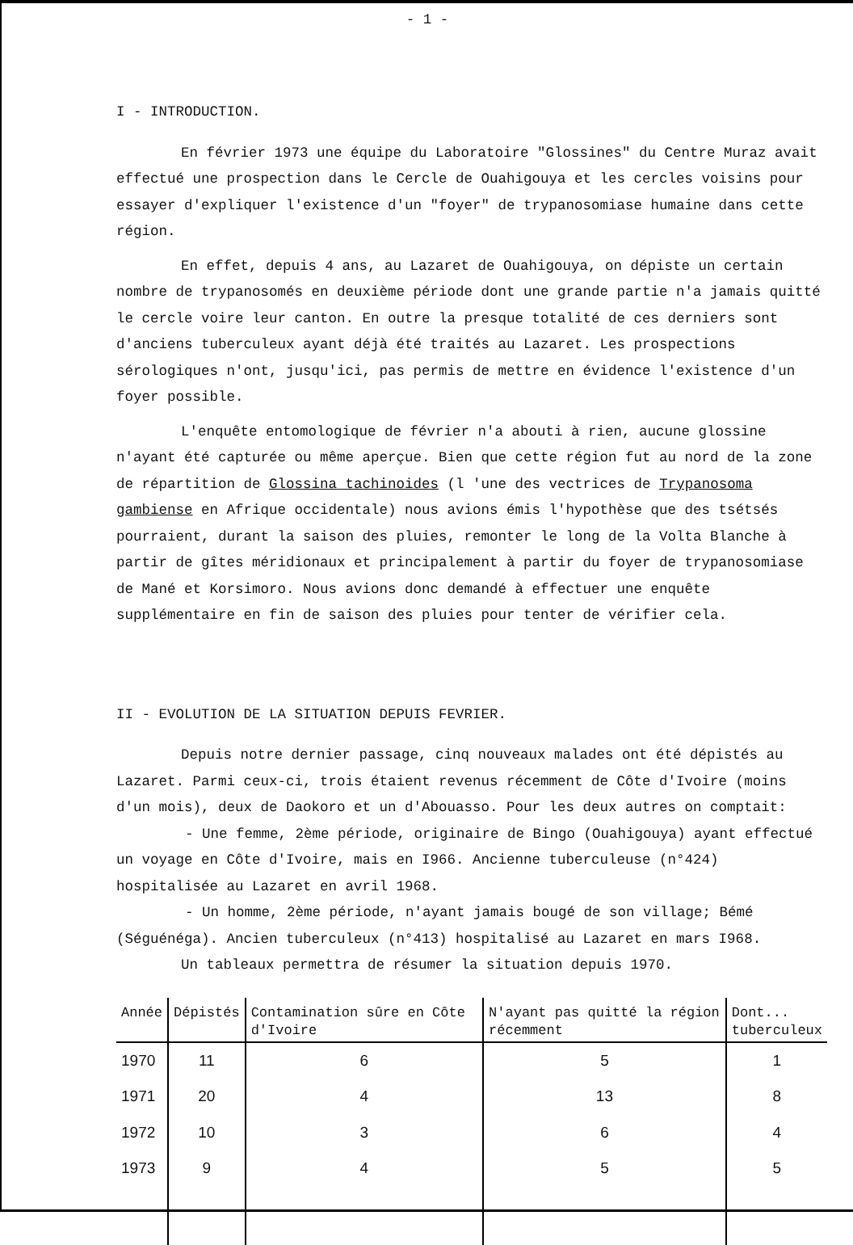- 1 -
I - INTRODUCTION.
En février 1973 une équipe du Laboratoire "Glossines" du Centre Muraz avait effectué une prospection dans le Cercle de Ouahigouya et les cercles voisins pour essayer d'expliquer l'existence d'un "foyer" de trypanosomiase humaine dans cette région.
En effet, depuis 4 ans, au Lazaret de Ouahigouya, on dépiste un certain nombre de trypanosomés en deuxième période dont une grande partie n'a jamais quitté le cercle voire leur canton. En outre la presque totalité de ces derniers sont d'anciens tuberculeux ayant déjà été traités au Lazaret. Les prospections sérologiques n'ont, jusqu'ici, pas permis de mettre en évidence l'existence d'un foyer possible.
L'enquête entomologique de février n'a abouti à rien, aucune glossine n'ayant été capturée ou même aperçue. Bien que cette région fut au nord de la zone de répartition de Glossina tachinoides (l 'une des vectrices de Trypanosoma gambiense en Afrique occidentale) nous avions émis l'hypothèse que des tsétsés pourraient, durant la saison des pluies, remonter le long de la Volta Blanche à partir de gîtes méridionaux et principalement à partir du foyer de trypanosomiase de Mané et Korsimoro. Nous avions donc demandé à effectuer une enquête supplémentaire en fin de saison des pluies pour tenter de vérifier cela.
II - EVOLUTION DE LA SITUATION DEPUIS FEVRIER.
Depuis notre dernier passage, cinq nouveaux malades ont été dépistés au Lazaret. Parmi ceux-ci, trois étaient revenus récemment de Côte d'Ivoire (moins d'un mois), deux de Daokoro et un d'Abouasso. Pour les deux autres on comptait:
- Une femme, 2ème période, originaire de Bingo (Ouahigouya) ayant effectué un voyage en Côte d'Ivoire, mais en I966. Ancienne tuberculeuse (n°424) hospitalisée au Lazaret en avril 1968.
- Un homme, 2ème période, n'ayant jamais bougé de son village; Bémé (Séguénéga). Ancien tuberculeux (n°413) hospitalisé au Lazaret en mars I968.
Un tableaux permettra de résumer la situation depuis 1970.
| Année | Dépistés | Contamination sûre en Côte d'Ivoire | N'ayant pas quitté la région récemment | Dont... tuberculeux |
| --- | --- | --- | --- | --- |
| 1970 | 11 | 6 | 5 | 1 |
| 1971 | 20 | 4 | 13 | 8 |
| 1972 | 10 | 3 | 6 | 4 |
| 1973 | 9 | 4 | 5 | 5 |